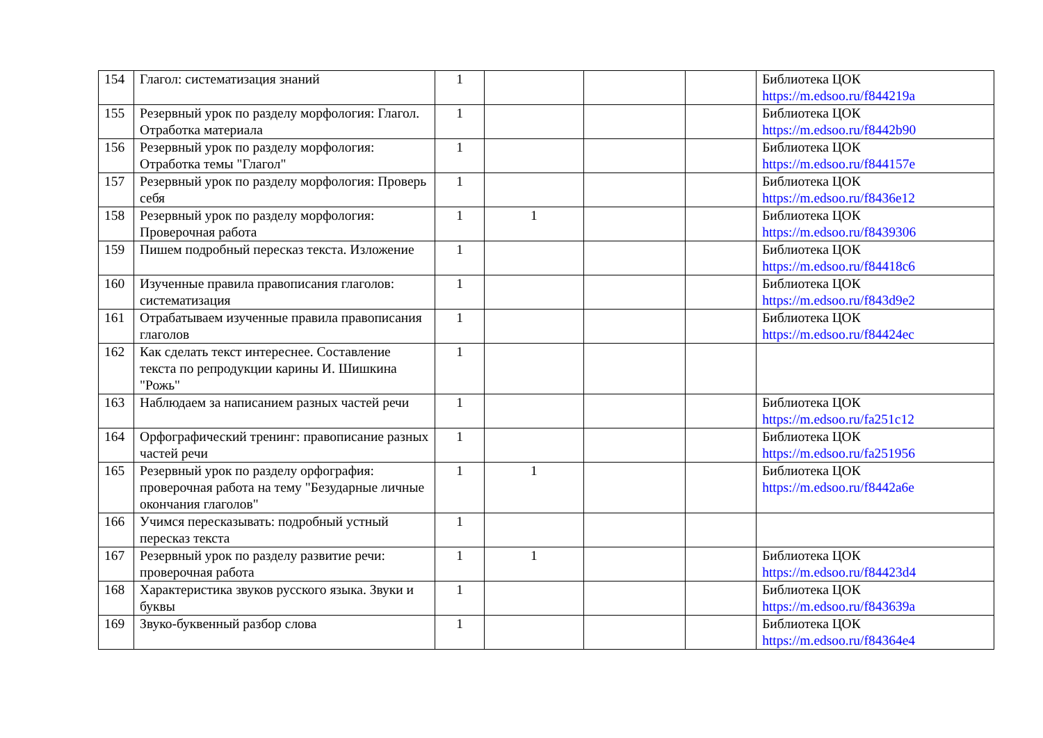| 154 | Глагол: систематизация знаний | 1 | | | | Библиотека ЦОК https://m.edsoo.ru/f844219a |
| 155 | Резервный урок по разделу морфология: Глагол. Отработка материала | 1 | | | | Библиотека ЦОК https://m.edsoo.ru/f8442b90 |
| 156 | Резервный урок по разделу морфология: Отработка темы "Глагол" | 1 | | | | Библиотека ЦОК https://m.edsoo.ru/f844157e |
| 157 | Резервный урок по разделу морфология: Проверь себя | 1 | | | | Библиотека ЦОК https://m.edsoo.ru/f8436e12 |
| 158 | Резервный урок по разделу морфология: Проверочная работа | 1 | 1 | | | Библиотека ЦОК https://m.edsoo.ru/f8439306 |
| 159 | Пишем подробный пересказ текста. Изложение | 1 | | | | Библиотека ЦОК https://m.edsoo.ru/f84418c6 |
| 160 | Изученные правила правописания глаголов: систематизация | 1 | | | | Библиотека ЦОК https://m.edsoo.ru/f843d9e2 |
| 161 | Отрабатываем изученные правила правописания глаголов | 1 | | | | Библиотека ЦОК https://m.edsoo.ru/f84424ec |
| 162 | Как сделать текст интереснее. Составление текста по репродукции карины И. Шишкина "Рожь" | 1 | | | | |
| 163 | Наблюдаем за написанием разных частей речи | 1 | | | | Библиотека ЦОК https://m.edsoo.ru/fa251c12 |
| 164 | Орфографический тренинг: правописание разных частей речи | 1 | | | | Библиотека ЦОК https://m.edsoo.ru/fa251956 |
| 165 | Резервный урок по разделу орфография: проверочная работа на тему "Безударные личные окончания глаголов" | 1 | 1 | | | Библиотека ЦОК https://m.edsoo.ru/f8442a6e |
| 166 | Учимся пересказывать: подробный устный пересказ текста | 1 | | | | |
| 167 | Резервный урок по разделу развитие речи: проверочная работа | 1 | 1 | | | Библиотека ЦОК https://m.edsoo.ru/f84423d4 |
| 168 | Характеристика звуков русского языка. Звуки и буквы | 1 | | | | Библиотека ЦОК https://m.edsoo.ru/f843639a |
| 169 | Звуко-буквенный разбор слова | 1 | | | | Библиотека ЦОК https://m.edsoo.ru/f84364e4 |